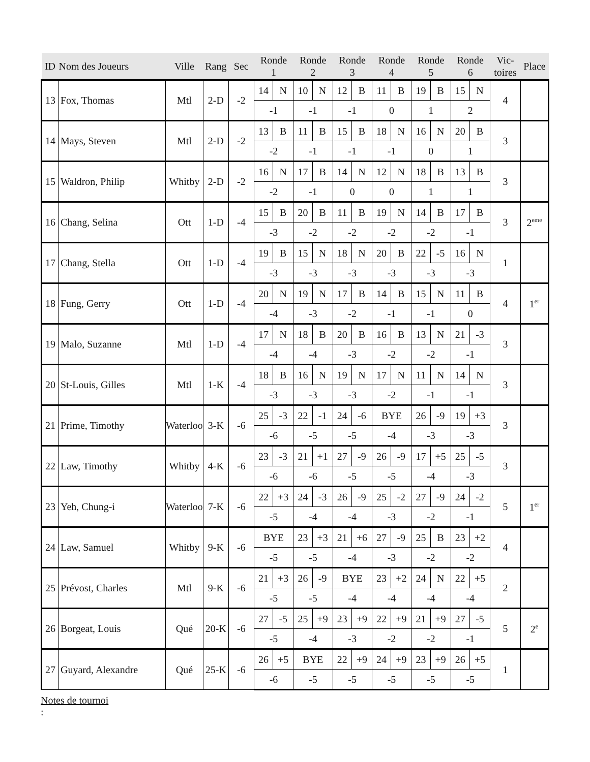| ID | Nom des Joueurs | Ville | Rang | Sec | Ronde 1 | | Ronde 2 | | Ronde 3 | | Ronde 4 | | Ronde 5 | | Ronde 6 | | Vic- toires | Place |
| --- | --- | --- | --- | --- | --- | --- | --- | --- | --- | --- | --- | --- | --- | --- | --- | --- | --- | --- |
| 13 | Fox, Thomas | Mtl | 2-D | -2 | 14 | N | 10 | N | 12 | B | 11 | B | 19 | B | 15 | N | 4 | |
| | | | | | -1 | | -1 | | -1 | | 0 | | 1 | | 2 | | | |
| 14 | Mays, Steven | Mtl | 2-D | -2 | 13 | B | 11 | B | 15 | B | 18 | N | 16 | N | 20 | B | 3 | |
| | | | | | -2 | | -1 | | -1 | | -1 | | 0 | | 1 | | | |
| 15 | Waldron, Philip | Whitby | 2-D | -2 | 16 | N | 17 | B | 14 | N | 12 | N | 18 | B | 13 | B | 3 | |
| | | | | | -2 | | -1 | | 0 | | 0 | | 1 | | 1 | | | |
| 16 | Chang, Selina | Ott | 1-D | -4 | 15 | B | 20 | B | 11 | B | 19 | N | 14 | B | 17 | B | 3 | 2<sup>eme</sup> |
| | | | | | -3 | | -2 | | -2 | | -2 | | -2 | | -1 | | | |
| 17 | Chang, Stella | Ott | 1-D | -4 | 19 | B | 15 | N | 18 | N | 20 | B | 22 | -5 | 16 | N | 1 | |
| | | | | | -3 | | -3 | | -3 | | -3 | | -3 | | -3 | | | |
| 18 | Fung, Gerry | Ott | 1-D | -4 | 20 | N | 19 | N | 17 | B | 14 | B | 15 | N | 11 | B | 4 | 1<sup>er</sup> |
| | | | | | -4 | | -3 | | -2 | | -1 | | -1 | | 0 | | | |
| 19 | Malo, Suzanne | Mtl | 1-D | -4 | 17 | N | 18 | B | 20 | B | 16 | B | 13 | N | 21 | -3 | 3 | |
| | | | | | -4 | | -4 | | -3 | | -2 | | -2 | | -1 | | | |
| 20 | St-Louis, Gilles | Mtl | 1-K | -4 | 18 | B | 16 | N | 19 | N | 17 | N | 11 | N | 14 | N | 3 | |
| | | | | | -3 | | -3 | | -3 | | -2 | | -1 | | -1 | | | |
| 21 | Prime, Timothy | Waterloo | 3-K | -6 | 25 | -3 | 22 | -1 | 24 | -6 | BYE | | 26 | -9 | 19 | +3 | 3 | |
| | | | | | -6 | | -5 | | -5 | | -4 | | -3 | | -3 | | | |
| 22 | Law, Timothy | Whitby | 4-K | -6 | 23 | -3 | 21 | +1 | 27 | -9 | 26 | -9 | 17 | +5 | 25 | -5 | 3 | |
| | | | | | -6 | | -6 | | -5 | | -5 | | -4 | | -3 | | | |
| 23 | Yeh, Chung-i | Waterloo | 7-K | -6 | 22 | +3 | 24 | -3 | 26 | -9 | 25 | -2 | 27 | -9 | 24 | -2 | 5 | 1<sup>er</sup> |
| | | | | | -5 | | -4 | | -4 | | -3 | | -2 | | -1 | | | |
| 24 | Law, Samuel | Whitby | 9-K | -6 | BYE | | 23 | +3 | 21 | +6 | 27 | -9 | 25 | B | 23 | +2 | 4 | |
| | | | | | -5 | | -5 | | -4 | | -3 | | -2 | | -2 | | | |
| 25 | Prévost, Charles | Mtl | 9-K | -6 | 21 | +3 | 26 | -9 | BYE | | 23 | +2 | 24 | N | 22 | +5 | 2 | |
| | | | | | -5 | | -5 | | -4 | | -4 | | -4 | | -4 | | | |
| 26 | Borgeat, Louis | Qué | 20-K | -6 | 27 | -5 | 25 | +9 | 23 | +9 | 22 | +9 | 21 | +9 | 27 | -5 | 5 | 2<sup>e</sup> |
| | | | | | -5 | | -4 | | -3 | | -2 | | -2 | | -1 | | | |
| 27 | Guyard, Alexandre | Qué | 25-K | -6 | 26 | +5 | BYE | | 22 | +9 | 24 | +9 | 23 | +9 | 26 | +5 | 1 | |
| | | | | | -6 | | -5 | | -5 | | -5 | | -5 | | -5 | | | |
Notes de tournoi
: